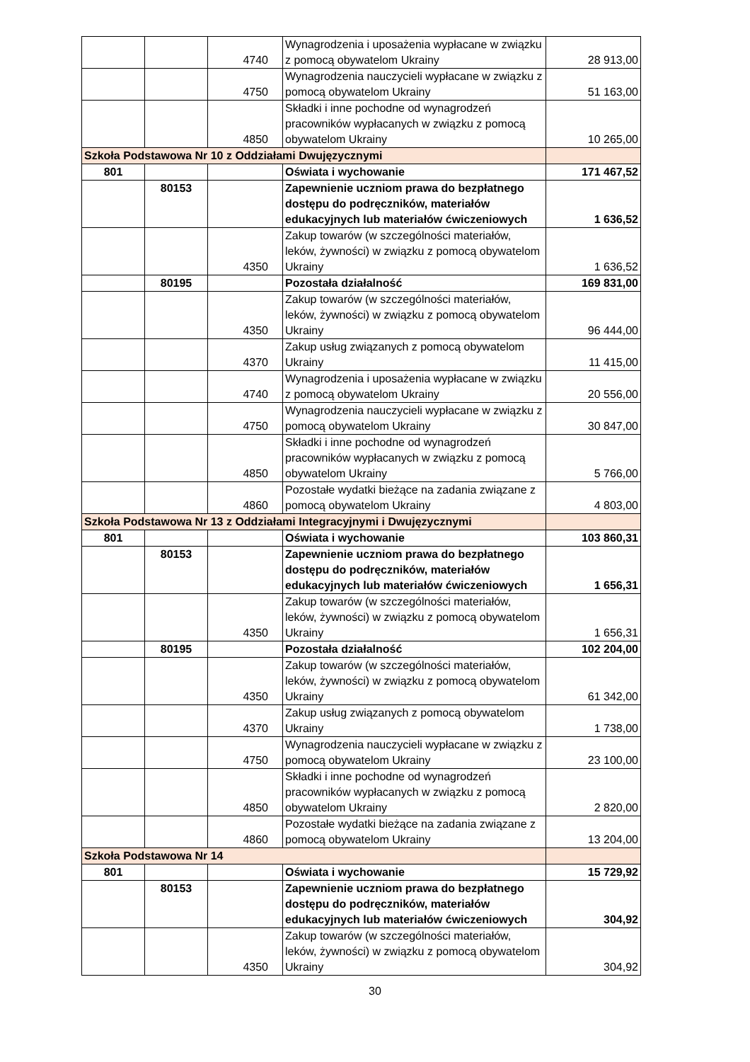| | | 4740 | Wynagrodzenia i uposażenia wypłacane w związku z pomocą obywatelom Ukrainy | 28 913,00 |
| | | 4750 | Wynagrodzenia nauczycieli wypłacane w związku z pomocą obywatelom Ukrainy | 51 163,00 |
| | | 4850 | Składki i inne pochodne od wynagrodzeń pracowników wypłacanych w związku z pomocą obywatelom Ukrainy | 10 265,00 |
| Szkoła Podstawowa Nr 10 z Oddziałami Dwujęzycznymi | | | | |
| 801 | | | Oświata i wychowanie | 171 467,52 |
| | 80153 | | Zapewnienie uczniom prawa do bezpłatnego dostępu do podręczników, materiałów edukacyjnych lub materiałów ćwiczeniowych | 1 636,52 |
| | | 4350 | Zakup towarów (w szczególności materiałów, leków, żywności) w związku z pomocą obywatelom Ukrainy | 1 636,52 |
| | 80195 | | Pozostała działalność | 169 831,00 |
| | | 4350 | Zakup towarów (w szczególności materiałów, leków, żywności) w związku z pomocą obywatelom Ukrainy | 96 444,00 |
| | | 4370 | Zakup usług związanych z pomocą obywatelom Ukrainy | 11 415,00 |
| | | 4740 | Wynagrodzenia i uposażenia wypłacane w związku z pomocą obywatelom Ukrainy | 20 556,00 |
| | | 4750 | Wynagrodzenia nauczycieli wypłacane w związku z pomocą obywatelom Ukrainy | 30 847,00 |
| | | 4850 | Składki i inne pochodne od wynagrodzeń pracowników wypłacanych w związku z pomocą obywatelom Ukrainy | 5 766,00 |
| | | 4860 | Pozostałe wydatki bieżące na zadania związane z pomocą obywatelom Ukrainy | 4 803,00 |
| Szkoła Podstawowa Nr 13 z Oddziałami Integracyjnymi i Dwujęzycznymi | | | | |
| 801 | | | Oświata i wychowanie | 103 860,31 |
| | 80153 | | Zapewnienie uczniom prawa do bezpłatnego dostępu do podręczników, materiałów edukacyjnych lub materiałów ćwiczeniowych | 1 656,31 |
| | | 4350 | Zakup towarów (w szczególności materiałów, leków, żywności) w związku z pomocą obywatelom Ukrainy | 1 656,31 |
| | 80195 | | Pozostała działalność | 102 204,00 |
| | | 4350 | Zakup towarów (w szczególności materiałów, leków, żywności) w związku z pomocą obywatelom Ukrainy | 61 342,00 |
| | | 4370 | Zakup usług związanych z pomocą obywatelom Ukrainy | 1 738,00 |
| | | 4750 | Wynagrodzenia nauczycieli wypłacane w związku z pomocą obywatelom Ukrainy | 23 100,00 |
| | | 4850 | Składki i inne pochodne od wynagrodzeń pracowników wypłacanych w związku z pomocą obywatelom Ukrainy | 2 820,00 |
| | | 4860 | Pozostałe wydatki bieżące na zadania związane z pomocą obywatelom Ukrainy | 13 204,00 |
| Szkoła Podstawowa Nr 14 | | | | |
| 801 | | | Oświata i wychowanie | 15 729,92 |
| | 80153 | | Zapewnienie uczniom prawa do bezpłatnego dostępu do podręczników, materiałów edukacyjnych lub materiałów ćwiczeniowych | 304,92 |
| | | 4350 | Zakup towarów (w szczególności materiałów, leków, żywności) w związku z pomocą obywatelom Ukrainy | 304,92 |
30